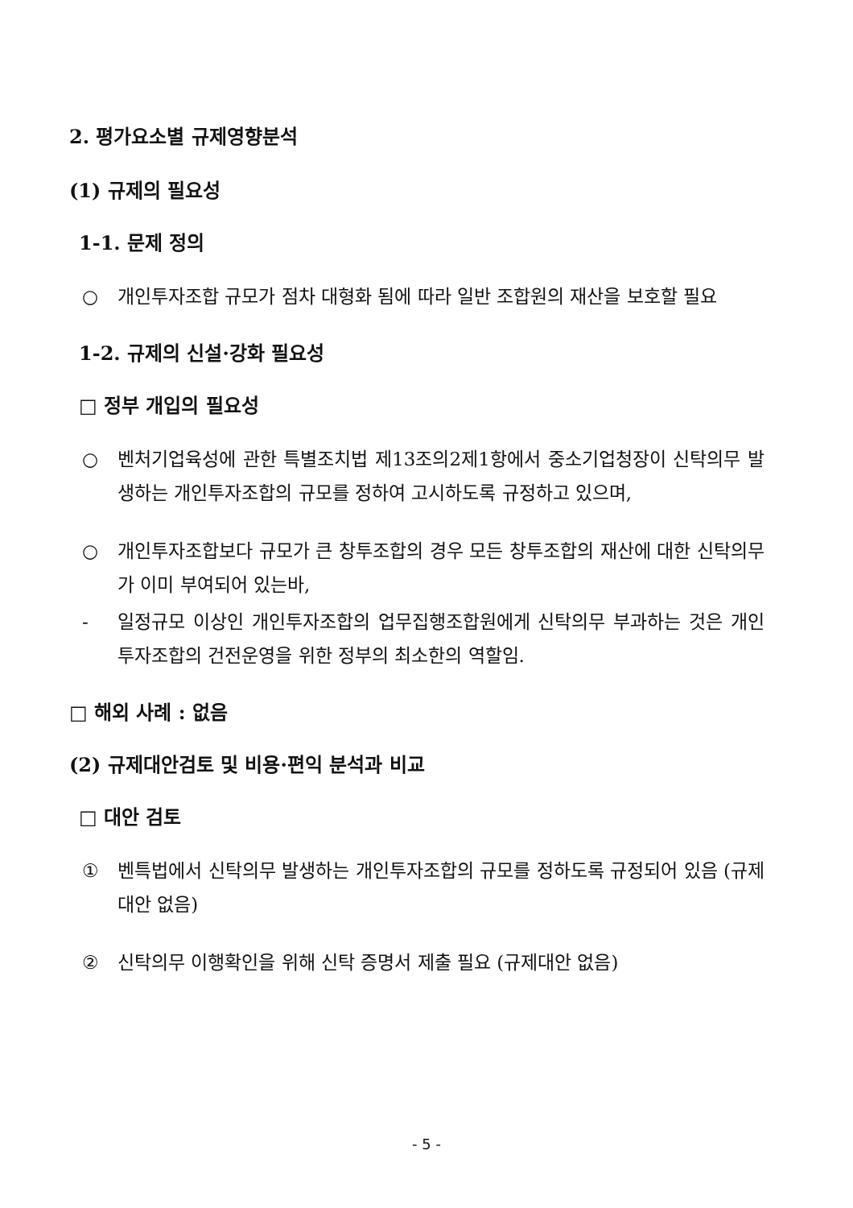2. 평가요소별 규제영향분석
(1) 규제의 필요성
1-1. 문제 정의
○ 개인투자조합 규모가 점차 대형화 됨에 따라 일반 조합원의 재산을 보호할 필요
1-2. 규제의 신설·강화 필요성
□ 정부 개입의 필요성
○ 벤처기업육성에 관한 특별조치법 제13조의2제1항에서 중소기업청장이 신탁의무 발생하는 개인투자조합의 규모를 정하여 고시하도록 규정하고 있으며,
○ 개인투자조합보다 규모가 큰 창투조합의 경우 모든 창투조합의 재산에 대한 신탁의무가 이미 부여되어 있는바,
- 일정규모 이상인 개인투자조합의 업무집행조합원에게 신탁의무 부과하는 것은 개인투자조합의 건전운영을 위한 정부의 최소한의 역할임.
□ 해외 사례 : 없음
(2) 규제대안검토 및 비용·편익 분석과 비교
□ 대안 검토
① 벤특법에서 신탁의무 발생하는 개인투자조합의 규모를 정하도록 규정되어 있음 (규제대안 없음)
② 신탁의무 이행확인을 위해 신탁 증명서 제출 필요 (규제대안 없음)
- 5 -